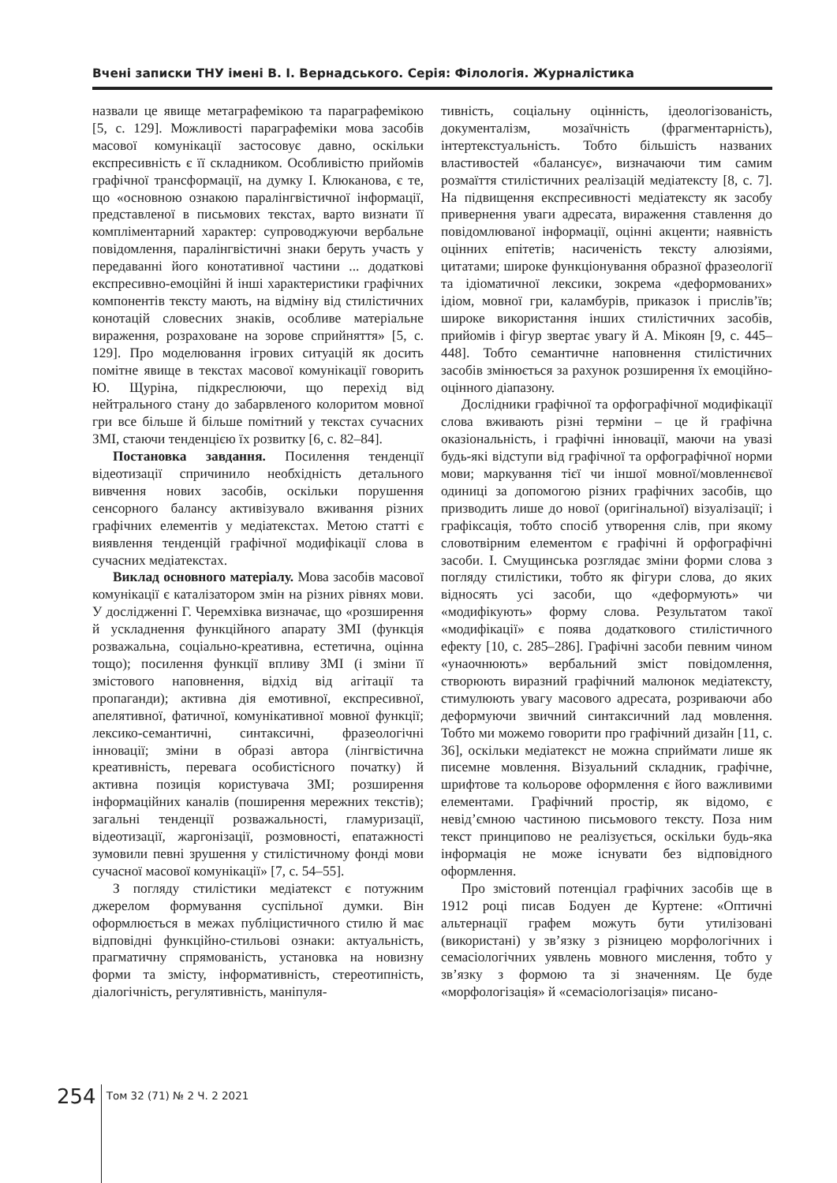Вчені записки ТНУ імені В. І. Вернадського. Серія: Філологія. Журналістика
назвали це явище метаграфемікою та параграфемікою [5, с. 129]. Можливості параграфеміки мова засобів масової комунікації застосовує давно, оскільки експресивність є її складником. Особливістю прийомів графічної трансформації, на думку І. Клюканова, є те, що «основною ознакою паралінгвістичної інформації, представленої в письмових текстах, варто визнати її компліментарний характер: супроводжуючи вербальне повідомлення, паралінгвістичні знаки беруть участь у передаванні його конотативної частини ... додаткові експресивно-емоційні й інші характеристики графічних компонентів тексту мають, на відміну від стилістичних конотацій словесних знаків, особливе матеріальне вираження, розраховане на зорове сприйняття» [5, с. 129]. Про моделювання ігрових ситуацій як досить помітне явище в текстах масової комунікації говорить Ю. Щуріна, підкреслюючи, що перехід від нейтрального стану до забарвленого колоритом мовної гри все більше й більше помітний у текстах сучасних ЗМІ, стаючи тенденцією їх розвитку [6, с. 82–84].
Постановка завдання. Посилення тенденції відеотизації спричинило необхідність детального вивчення нових засобів, оскільки порушення сенсорного балансу активізувало вживання різних графічних елементів у медіатекстах. Метою статті є виявлення тенденцій графічної модифікації слова в сучасних медіатекстах.
Виклад основного матеріалу. Мова засобів масової комунікації є каталізатором змін на різних рівнях мови. У дослідженні Г. Черемхівка визначає, що «розширення й ускладнення функційного апарату ЗМІ (функція розважальна, соціально-креативна, естетична, оцінна тощо); посилення функції впливу ЗМІ (і зміни її змістового наповнення, відхід від агітації та пропаганди); активна дія емотивної, експресивної, апелятивної, фатичної, комунікативної мовної функції; лексико-семантичні, синтаксичні, фразеологічні інновації; зміни в образі автора (лінгвістична креативність, перевага особистісного початку) й активна позиція користувача ЗМІ; розширення інформаційних каналів (поширення мережних текстів); загальні тенденції розважальності, гламуризації, відеотизації, жаргонізації, розмовності, епатажності зумовили певні зрушення у стилістичному фонді мови сучасної масової комунікації» [7, с. 54–55].
З погляду стилістики медіатекст є потужним джерелом формування суспільної думки. Він оформлюється в межах публіцистичного стилю й має відповідні функційно-стильові ознаки: актуальність, прагматичну спрямованість, установка на новизну форми та змісту, інформативність, стереотипність, діалогічність, регулятивність, маніпуля-
тивність, соціальну оцінність, ідеологізованість, документалізм, мозаїчність (фрагментарність), інтертекстуальність. Тобто більшість названих властивостей «балансує», визначаючи тим самим розмаїття стилістичних реалізацій медіатексту [8, с. 7]. На підвищення експресивності медіатексту як засобу привернення уваги адресата, вираження ставлення до повідомлюваної інформації, оцінні акценти; наявність оцінних епітетів; насиченість тексту алюзіями, цитатами; широке функціонування образної фразеології та ідіоматичної лексики, зокрема «деформованих» ідіом, мовної гри, каламбурів, приказок і прислів’їв; широке використання інших стилістичних засобів, прийомів і фігур звертає увагу й А. Мікоян [9, с. 445–448]. Тобто семантичне наповнення стилістичних засобів змінюється за рахунок розширення їх емоційно-оцінного діапазону.
Дослідники графічної та орфографічної модифікації слова вживають різні терміни – це й графічна оказіональність, і графічні інновації, маючи на увазі будь-які відступи від графічної та орфографічної норми мови; маркування тієї чи іншої мовної/мовленнєвої одиниці за допомогою різних графічних засобів, що призводить лише до нової (оригінальної) візуалізації; і графіксація, тобто спосіб утворення слів, при якому словотвірним елементом є графічні й орфографічні засоби. І. Смущинська розглядає зміни форми слова з погляду стилістики, тобто як фігури слова, до яких відносять усі засоби, що «деформують» чи «модифікують» форму слова. Результатом такої «модифікації» є поява додаткового стилістичного ефекту [10, с. 285–286]. Графічні засоби певним чином «унаочнюють» вербальний зміст повідомлення, створюють виразний графічний малюнок медіатексту, стимулюють увагу масового адресата, розриваючи або деформуючи звичний синтаксичний лад мовлення. Тобто ми можемо говорити про графічний дизайн [11, с. 36], оскільки медіатекст не можна сприймати лише як писемне мовлення. Візуальний складник, графічне, шрифтове та кольорове оформлення є його важливими елементами. Графічний простір, як відомо, є невід’ємною частиною письмового тексту. Поза ним текст принципово не реалізується, оскільки будь-яка інформація не може існувати без відповідного оформлення.
Про змістовий потенціал графічних засобів ще в 1912 році писав Бодуен де Куртене: «Оптичні альтернації графем можуть бути утилізовані (використані) у зв’язку з різницею морфологічних і семасіологічних уявлень мовного мислення, тобто у зв’язку з формою та зі значенням. Це буде «морфологізація» й «семасіологізація» писано-
254
Том 32 (71) № 2 Ч. 2 2021